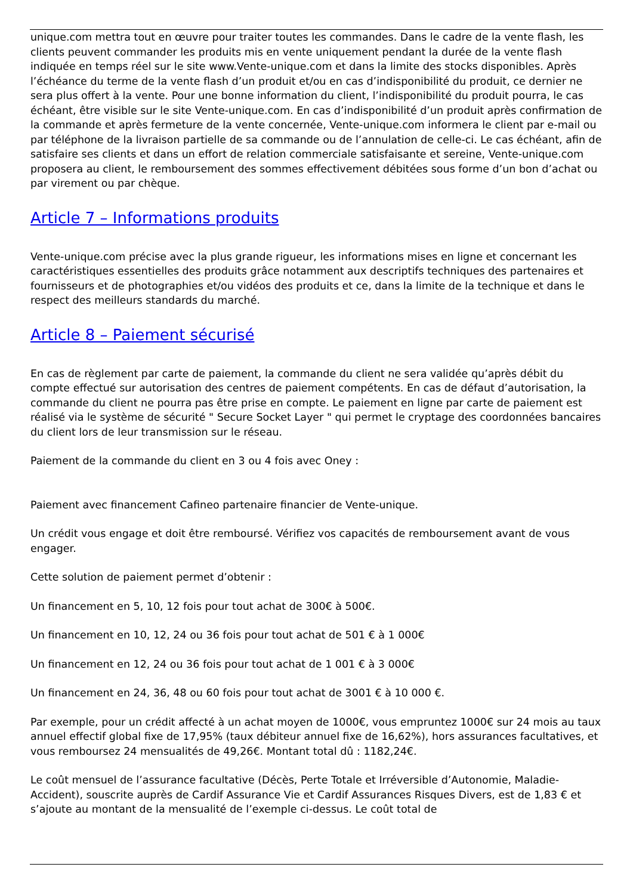unique.com mettra tout en œuvre pour traiter toutes les commandes. Dans le cadre de la vente flash, les clients peuvent commander les produits mis en vente uniquement pendant la durée de la vente flash indiquée en temps réel sur le site www.Vente-unique.com et dans la limite des stocks disponibles. Après l’échéance du terme de la vente flash d’un produit et/ou en cas d’indisponibilité du produit, ce dernier ne sera plus offert à la vente. Pour une bonne information du client, l’indisponibilité du produit pourra, le cas échéant, être visible sur le site Vente-unique.com. En cas d’indisponibilité d’un produit après confirmation de la commande et après fermeture de la vente concernée, Vente-unique.com informera le client par e-mail ou par téléphone de la livraison partielle de sa commande ou de l’annulation de celle-ci. Le cas échéant, afin de satisfaire ses clients et dans un effort de relation commerciale satisfaisante et sereine, Vente-unique.com proposera au client, le remboursement des sommes effectivement débitées sous forme d’un bon d’achat ou par virement ou par chèque.
Article 7 – Informations produits
Vente-unique.com précise avec la plus grande rigueur, les informations mises en ligne et concernant les caractéristiques essentielles des produits grâce notamment aux descriptifs techniques des partenaires et fournisseurs et de photographies et/ou vidéos des produits et ce, dans la limite de la technique et dans le respect des meilleurs standards du marché.
Article 8 – Paiement sécurisé
En cas de règlement par carte de paiement, la commande du client ne sera validée qu’après débit du compte effectué sur autorisation des centres de paiement compétents. En cas de défaut d’autorisation, la commande du client ne pourra pas être prise en compte. Le paiement en ligne par carte de paiement est réalisé via le système de sécurité " Secure Socket Layer " qui permet le cryptage des coordonnées bancaires du client lors de leur transmission sur le réseau.
Paiement de la commande du client en 3 ou 4 fois avec Oney :
Paiement avec financement Cafineo partenaire financier de Vente-unique.
Un crédit vous engage et doit être remboursé. Vérifiez vos capacités de remboursement avant de vous engager.
Cette solution de paiement permet d’obtenir :
Un financement en 5, 10, 12 fois pour tout achat de 300€ à 500€.
Un financement en 10, 12, 24 ou 36 fois pour tout achat de 501 € à 1 000€
Un financement en 12, 24 ou 36 fois pour tout achat de 1 001 € à 3 000€
Un financement en 24, 36, 48 ou 60 fois pour tout achat de 3001 € à 10 000 €.
Par exemple, pour un crédit affecté à un achat moyen de 1000€, vous empruntez 1000€ sur 24 mois au taux annuel effectif global fixe de 17,95% (taux débiteur annuel fixe de 16,62%), hors assurances facultatives, et vous remboursez 24 mensualités de 49,26€. Montant total dû : 1182,24€.
Le coût mensuel de l’assurance facultative (Décès, Perte Totale et Irréversible d’Autonomie, Maladie-Accident), souscrite auprès de Cardif Assurance Vie et Cardif Assurances Risques Divers, est de 1,83 € et s’ajoute au montant de la mensualité de l’exemple ci-dessus. Le coût total de